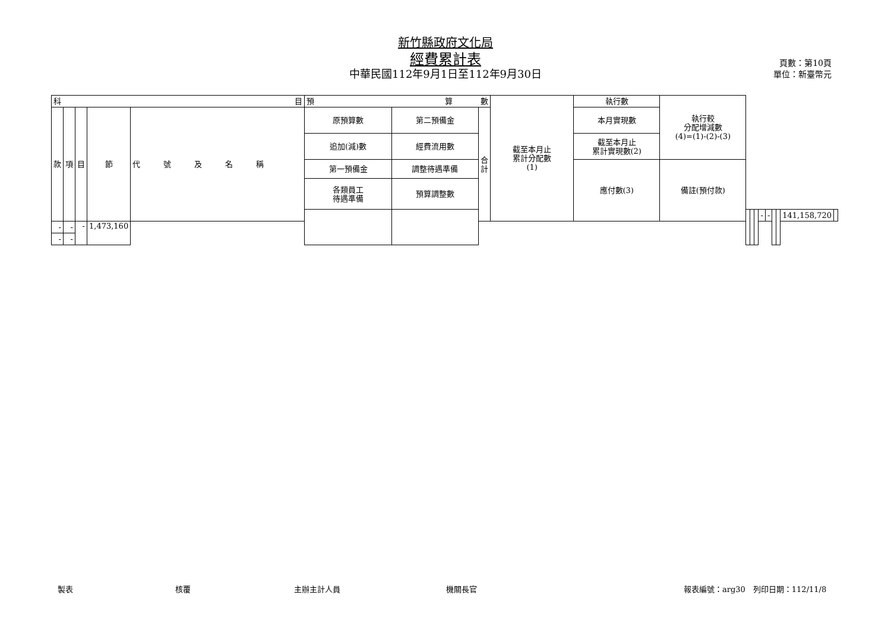新竹縣政府文化局
經費累計表
中華民國112年9月1日至112年9月30日
頁數：第10頁
單位：新臺幣元
| 科 目 | | | | | 預 算 數 | | | 截至本月止 累計分配數 (1) | 執行數 | 執行較 分配增減數 (4)=(1)-(2)-(3) | | | | | | | | | |
| --- | --- | --- | --- | --- | --- | --- | --- | --- | --- | --- | --- | --- | --- | --- | --- | --- | --- | --- | --- |
| 款 | 項 | 目 | 節 | 代 號 及 名 稱 | 原預算數 | 第二預備金 | 合 計 | | 本月實現數 | | | | | | | | | | |
| | | | | | 追加(減)數 | 經費流用數 | | | 截至本月止 累計實現數(2) | | | | | | | | | | |
| | | | | | 第一預備金 | 調整待遇準備 | | | 應付數(3) | 備註(預付款) | | | | | | | | | |
| | | | | | 各類員工 待遇準備 | 預算調整數 | | | | | | | | | | | | | |
| | | | | | | | | | | | | | | - | - | | | 141,158,720 | |
| - | - | - | 1,473,160 | | | | | | | | | | | | | | | | |
| - | - | | | | | | | | | | | | | | | | | | |
製表 核覆 主辦主計人員 機關長官 報表編號：arg30　列印日期：112/11/8